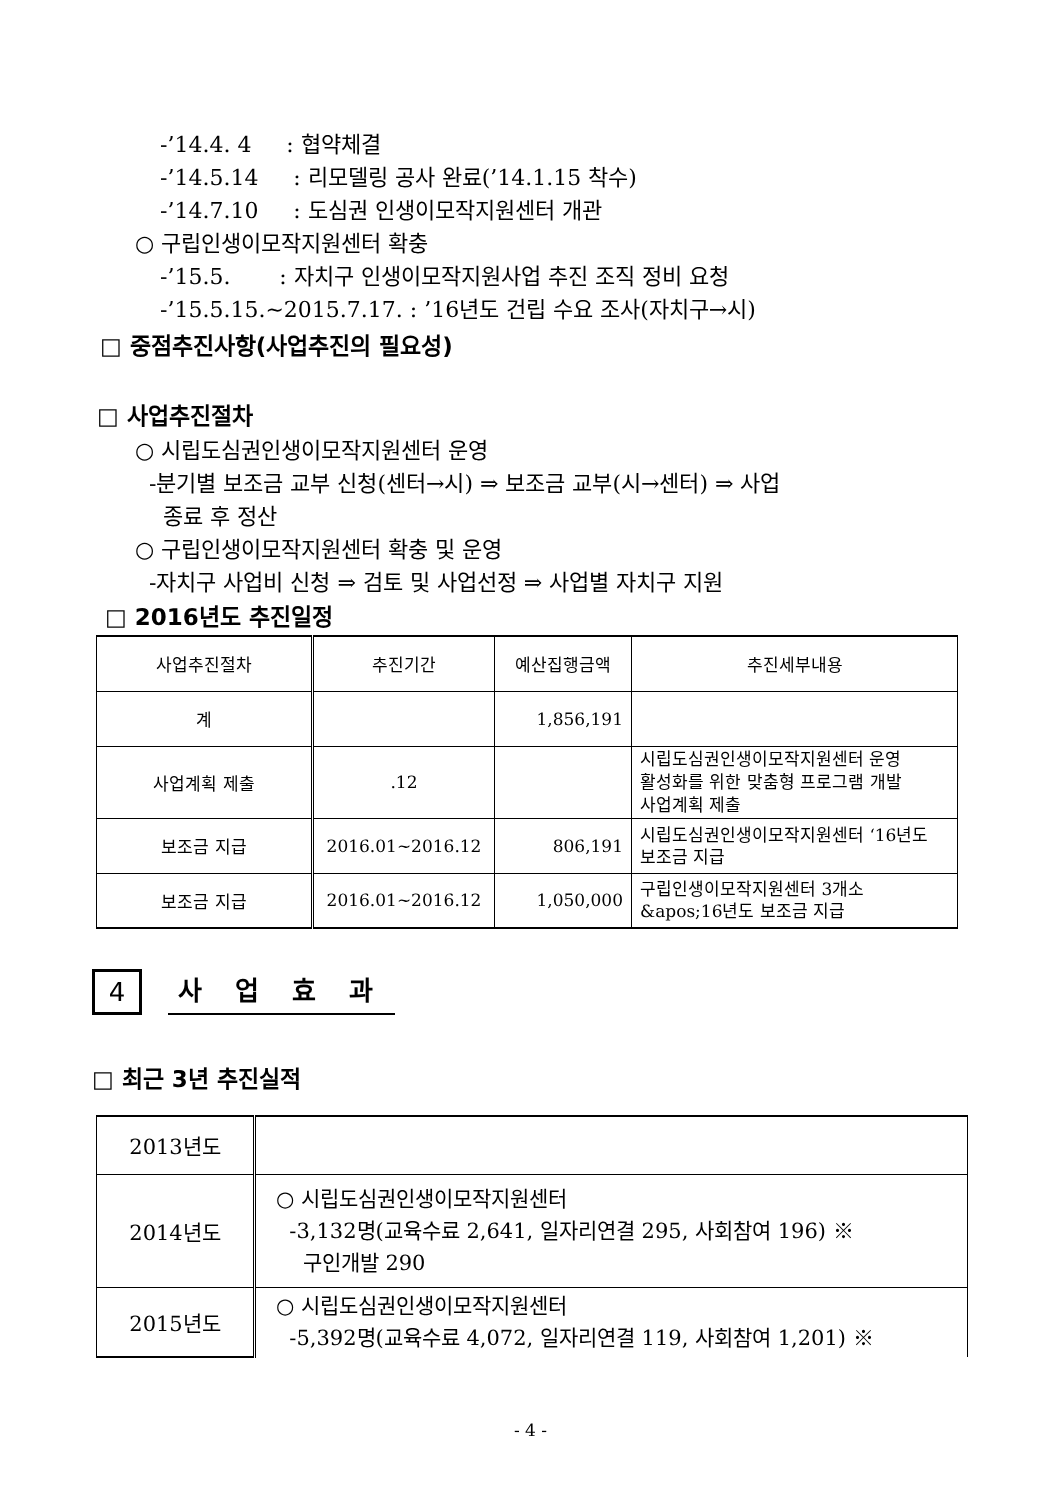-’14.4. 4 : 협약체결
-’14.5.14 : 리모델링 공사 완료(’14.1.15 착수)
-’14.7.10 : 도심권 인생이모작지원센터 개관
○ 구립인생이모작지원센터 확충
-’15.5. : 자치구 인생이모작지원사업 추진 조직 정비 요청
-’15.5.15.~2015.7.17. : ’16년도 건립 수요 조사(자치구→시)
□ 중점추진사항(사업추진의 필요성)
□ 사업추진절차
○ 시립도심권인생이모작지원센터 운영
-분기별 보조금 교부 신청(센터→시) ⇒ 보조금 교부(시→센터) ⇒ 사업
종료 후 정산
○ 구립인생이모작지원센터 확충 및 운영
-자치구 사업비 신청 ⇒ 검토 및 사업선정 ⇒ 사업별 자치구 지원
□ 2016년도 추진일정
| 사업추진절차 | 추진기간 | 예산집행금액 | 추진세부내용 |
| --- | --- | --- | --- |
| 계 | | 1,856,191 | |
| 사업계획 제출 | .12 | | 시립도심권인생이모작지원센터 운영 활성화를 위한 맞춤형 프로그램 개발 사업계획 제출 |
| 보조금 지급 | 2016.01~2016.12 | 806,191 | 시립도심권인생이모작지원센터 ‘16년도 보조금 지급 |
| 보조금 지급 | 2016.01~2016.12 | 1,050,000 | 구립인생이모작지원센터 3개소 &apos;16년도 보조금 지급 |
4 사 업 효 과
□ 최근 3년 추진실적
| 2013년도 | |
| 2014년도 | ○ 시립도심권인생이모작지원센터 -3,132명(교육수료 2,641, 일자리연결 295, 사회참여 196) ※ 구인개발 290 |
| 2015년도 | ○ 시립도심권인생이모작지원센터 -5,392명(교육수료 4,072, 일자리연결 119, 사회참여 1,201) ※ |
- 4 -